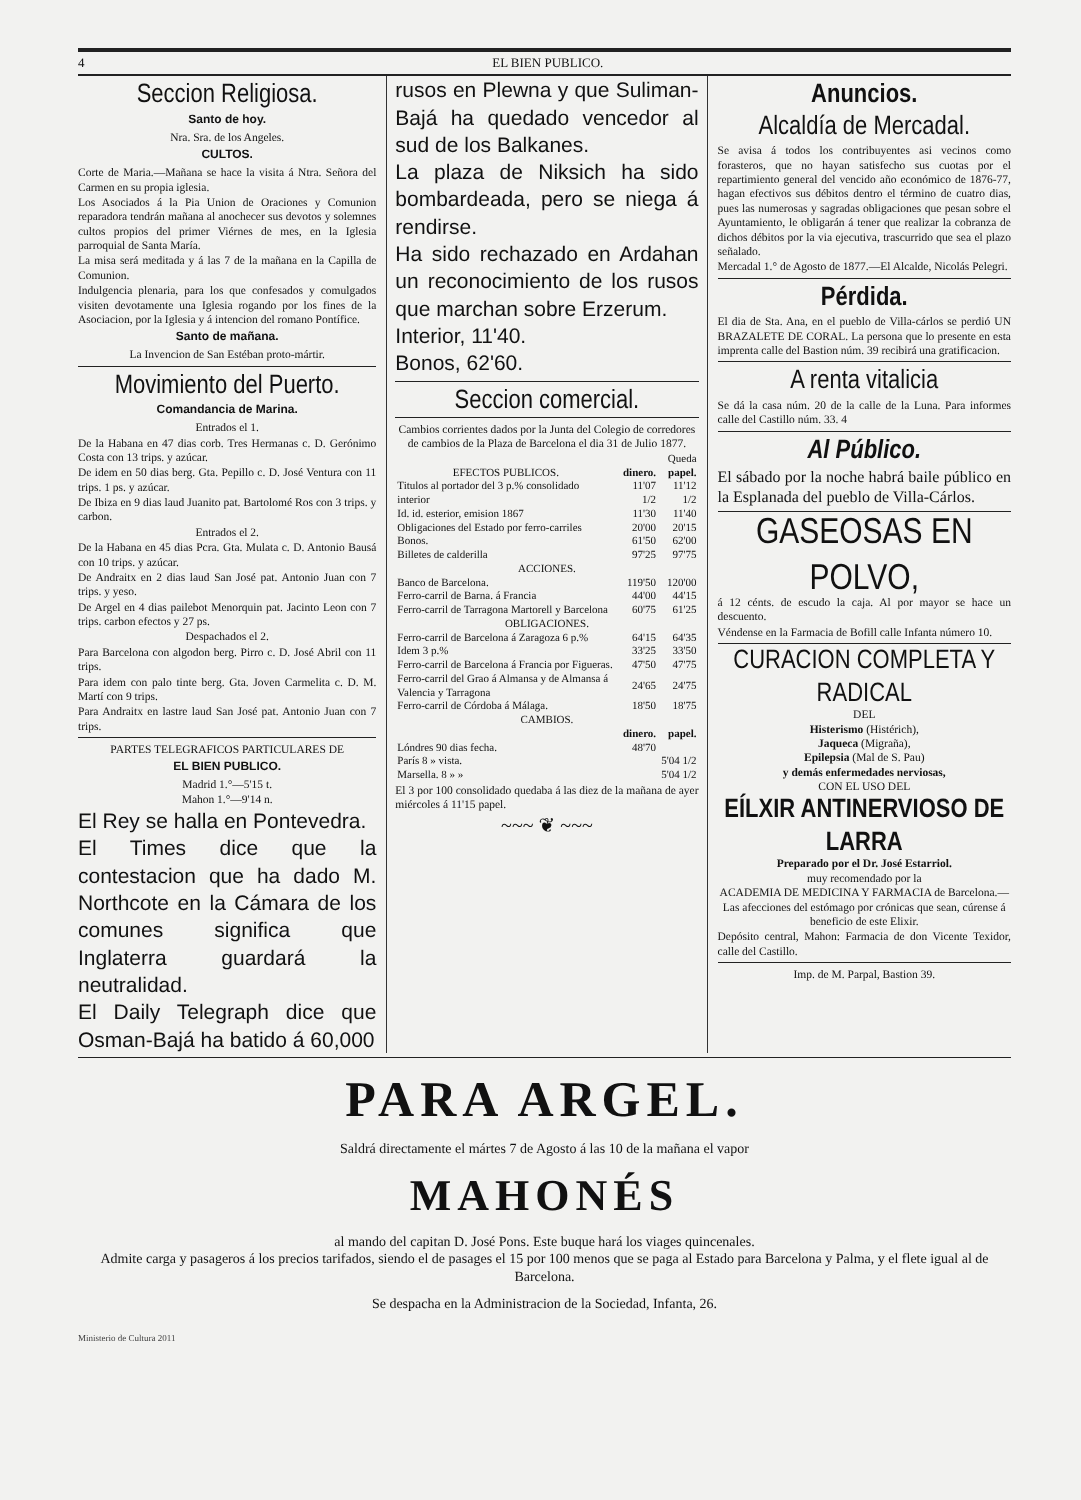4 EL BIEN PUBLICO.
Seccion Religiosa.
Santo de hoy.
Nra. Sra. de los Angeles.
CULTOS.
Corte de Maria.—Mañana se hace la visita á Ntra. Señora del Carmen en su propia iglesia.
Los Asociados á la Pia Union de Oraciones y Comunion reparadora tendrán mañana al anochecer sus devotos y solemnes cultos propios del primer Viérnes de mes, en la Iglesia parroquial de Santa María.
La misa será meditada y á las 7 de la mañana en la Capilla de Comunion.
Indulgencia plenaria, para los que confesados y comulgados visiten devotamente una Iglesia rogando por los fines de la Asociacion, por la Iglesia y á intencion del romano Pontífice.
Santo de mañana.
La Invencion de San Estéban proto-mártir.
Movimiento del Puerto.
Comandancia de Marina.
Entrados el 1.
De la Habana en 47 dias corb. Tres Hermanas c. D. Gerónimo Costa con 13 trips. y azúcar.
De idem en 50 dias berg. Gta. Pepillo c. D. José Ventura con 11 trips. 1 ps. y azúcar.
De Ibiza en 9 dias laud Juanito pat. Bartolomé Ros con 3 trips. y carbon.
Entrados el 2.
De la Habana en 45 dias Pcra. Gta. Mulata c. D. Antonio Bausá con 10 trips. y azúcar.
De Andraitx en 2 dias laud San José pat. Antonio Juan con 7 trips. y yeso.
De Argel en 4 dias pailebot Menorquin pat. Jacinto Leon con 7 trips. carbon efectos y 27 ps.
Despachados el 2.
Para Barcelona con algodon berg. Pirro c. D. José Abril con 11 trips.
Para idem con palo tinte berg. Gta. Joven Carmelita c. D. M. Martí con 9 trips.
Para Andraitx en lastre laud San José pat. Antonio Juan con 7 trips.
PARTES TELEGRAFICOS PARTICULARES DE
EL BIEN PUBLICO.
Madrid 1.°—5'15 t.
Mahon 1.°—9'14 n.
El Rey se halla en Pontevedra.
El Times dice que la contestacion que ha dado M. Northcote en la Cámara de los comunes significa que Inglaterra guardará la neutralidad.
El Daily Telegraph dice que Osman-Bajá ha batido á 60,000
rusos en Plewna y que Suliman-Bajá ha quedado vencedor al sud de los Balkanes.
La plaza de Niksich ha sido bombardeada, pero se niega á rendirse.
Ha sido rechazado en Ardahan un reconocimiento de los rusos que marchan sobre Erzerum.
Interior, 11'40.
Bonos, 62'60.
Seccion comercial.
Cambios corrientes dados por la Junta del Colegio de corredores de cambios de la Plaza de Barcelona el dia 31 de Julio 1877.
| | Queda | |
| --- | --- | --- |
| EFECTOS PUBLICOS. | dinero. | papel. |
| Titulos al portador del 3 p.% consolidado interior | 11'07 1/2 | 11'12 1/2 |
| Id. id. esterior, emision 1867 | 11'30 | 11'40 |
| Obligaciones del Estado por ferro-carriles | 20'00 | 20'15 |
| Bonos. | 61'50 | 62'00 |
| Billetes de calderilla | 97'25 | 97'75 |
| ACCIONES. | | |
| Banco de Barcelona. | 119'50 | 120'00 |
| Ferro-carril de Barna. á Francia | 44'00 | 44'15 |
| Ferro-carril de Tarragona Martorell y Barcelona | 60'75 | 61'25 |
| OBLIGACIONES. | | |
| Ferro-carril de Barcelona á Zaragoza 6 p.% | 64'15 | 64'35 |
| Idem 3 p.% | 33'25 | 33'50 |
| Ferro-carril de Barcelona á Francia por Figueras. | 47'50 | 47'75 |
| Ferro-carril del Grao á Almansa y de Almansa á Valencia y Tarragona | 24'65 | 24'75 |
| Ferro-carril de Córdoba á Málaga. | 18'50 | 18'75 |
| CAMBIOS. | | |
| | dinero. | papel. |
| Lóndres 90 dias fecha. | 48'70 | |
| París 8 » vista. | | 5'04 1/2 |
| Marsella. 8 » » | | 5'04 1/2 |
El 3 por 100 consolidado quedaba á las diez de la mañana de ayer miércoles á 11'15 papel.
~~~ ❦ ~~~
Anuncios.
Alcaldía de Mercadal.
Se avisa á todos los contribuyentes asi vecinos como forasteros, que no hayan satisfecho sus cuotas por el repartimiento general del vencido año económico de 1876-77, hagan efectivos sus débitos dentro el término de cuatro dias, pues las numerosas y sagradas obligaciones que pesan sobre el Ayuntamiento, le obligarán á tener que realizar la cobranza de dichos débitos por la via ejecutiva, trascurrido que sea el plazo señalado.
Mercadal 1.° de Agosto de 1877.—El Alcalde, Nicolás Pelegri.
Pérdida.
El dia de Sta. Ana, en el pueblo de Villa-cárlos se perdió UN BRAZALETE DE CORAL. La persona que lo presente en esta imprenta calle del Bastion núm. 39 recibirá una gratificacion.
A renta vitalicia
Se dá la casa núm. 20 de la calle de la Luna. Para informes calle del Castillo núm. 33. 4
Al Público.
El sábado por la noche habrá baile público en la Esplanada del pueblo de Villa-Cárlos.
GASEOSAS EN POLVO,
á 12 cénts. de escudo la caja. Al por mayor se hace un descuento.
Véndense en la Farmacia de Bofill calle Infanta número 10.
CURACION COMPLETA Y RADICAL
DEL
Histerismo (Histérich),
Jaqueca (Migraña),
Epilepsia (Mal de S. Pau)
y demás enfermedades nerviosas,
CON EL USO DEL
EÍLXIR ANTINERVIOSO DE LARRA
Preparado por el Dr. José Estarriol.
muy recomendado por la
ACADEMIA DE MEDICINA Y FARMACIA de Barcelona.—Las afecciones del estómago por crónicas que sean, cúrense á beneficio de este Elixir.
Depósito central, Mahon: Farmacia de don Vicente Texidor, calle del Castillo.
Imp. de M. Parpal, Bastion 39.
PARA ARGEL.
Saldrá directamente el mártes 7 de Agosto á las 10 de la mañana el vapor
MAHONÉS
al mando del capitan D. José Pons. Este buque hará los viages quincenales.
Admite carga y pasageros á los precios tarifados, siendo el de pasages el 15 por 100 menos que se paga al Estado para Barcelona y Palma, y el flete igual al de Barcelona.
Se despacha en la Administracion de la Sociedad, Infanta, 26.
Ministerio de Cultura 2011